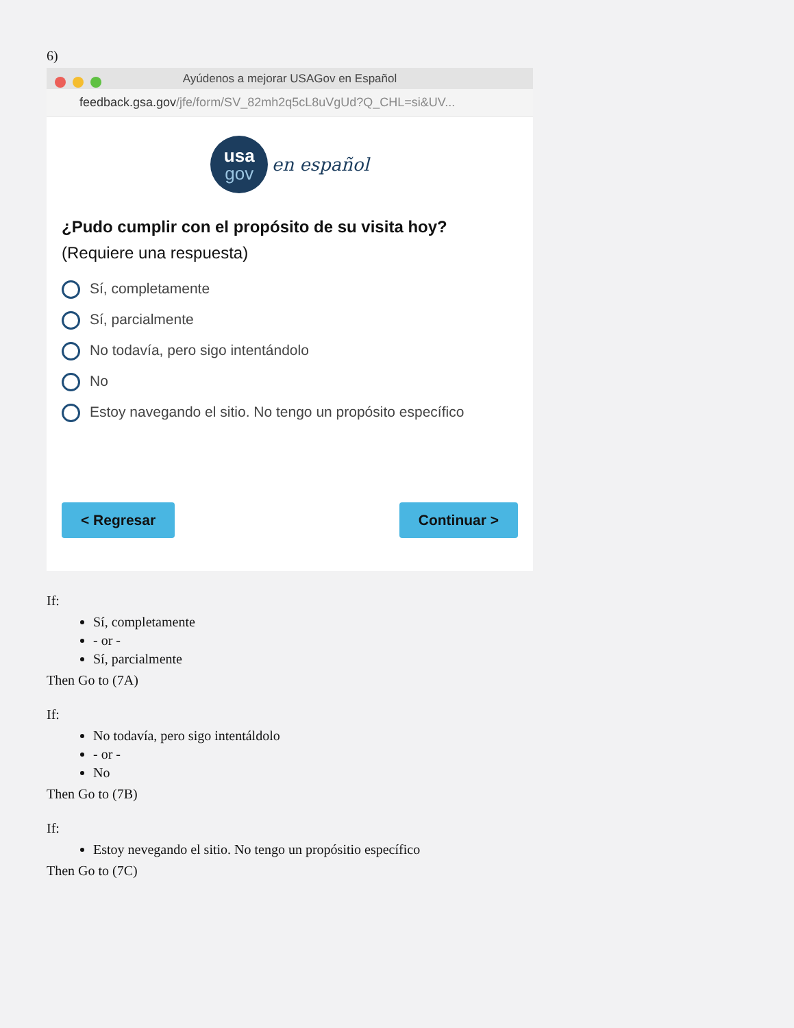6)
Ayúdenos a mejorar USAGov en Español
feedback.gsa.gov/jfe/form/SV_82mh2q5cL8uVgUd?Q_CHL=si&UV...
usa gov en español
¿Pudo cumplir con el propósito de su visita hoy? (Requiere una respuesta)
Sí, completamente
Sí, parcialmente
No todavía, pero sigo intentándolo
No
Estoy navegando el sitio. No tengo un propósito específico
< Regresar Continuar >
If:
Sí, completamente
- or -
Sí, parcialmente
Then Go to (7A)
If:
No todavía, pero sigo intentáldolo
- or -
No
Then Go to (7B)
If:
Estoy nevegando el sitio. No tengo un propósitio específico
Then Go to (7C)